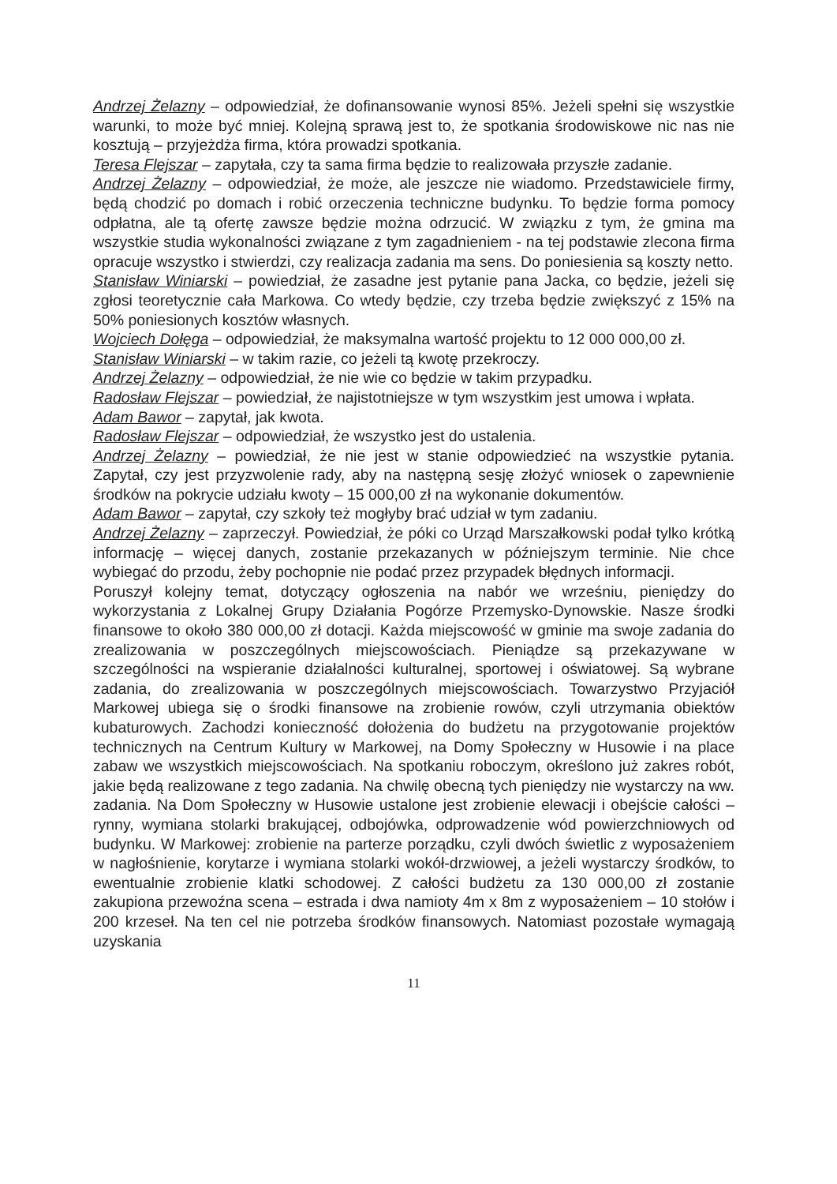Andrzej Żelazny – odpowiedział, że dofinansowanie wynosi 85%. Jeżeli spełni się wszystkie warunki, to może być mniej. Kolejną sprawą jest to, że spotkania środowiskowe nic nas nie kosztują – przyjeżdża firma, która prowadzi spotkania.
Teresa Flejszar – zapytała, czy ta sama firma będzie to realizowała przyszłe zadanie.
Andrzej Żelazny – odpowiedział, że może, ale jeszcze nie wiadomo. Przedstawiciele firmy, będą chodzić po domach i robić orzeczenia techniczne budynku. To będzie forma pomocy odpłatna, ale tą ofertę zawsze będzie można odrzucić. W związku z tym, że gmina ma wszystkie studia wykonalności związane z tym zagadnieniem - na tej podstawie zlecona firma opracuje wszystko i stwierdzi, czy realizacja zadania ma sens. Do poniesienia są koszty netto.
Stanisław Winiarski – powiedział, że zasadne jest pytanie pana Jacka, co będzie, jeżeli się zgłosi teoretycznie cała Markowa. Co wtedy będzie, czy trzeba będzie zwiększyć z 15% na 50% poniesionych kosztów własnych.
Wojciech Dołęga – odpowiedział, że maksymalna wartość projektu to 12 000 000,00 zł.
Stanisław Winiarski – w takim razie, co jeżeli tą kwotę przekroczy.
Andrzej Żelazny – odpowiedział, że nie wie co będzie w takim przypadku.
Radosław Flejszar – powiedział, że najistotniejsze w tym wszystkim jest umowa i wpłata.
Adam Bawor – zapytał, jak kwota.
Radosław Flejszar – odpowiedział, że wszystko jest do ustalenia.
Andrzej Żelazny – powiedział, że nie jest w stanie odpowiedzieć na wszystkie pytania. Zapytał, czy jest przyzwolenie rady, aby na następną sesję złożyć wniosek o zapewnienie środków na pokrycie udziału kwoty – 15 000,00 zł na wykonanie dokumentów.
Adam Bawor – zapytał, czy szkoły też mogłyby brać udział w tym zadaniu.
Andrzej Żelazny – zaprzeczył. Powiedział, że póki co Urząd Marszałkowski podał tylko krótką informację – więcej danych, zostanie przekazanych w późniejszym terminie. Nie chce wybiegać do przodu, żeby pochopnie nie podać przez przypadek błędnych informacji.
Poruszył kolejny temat, dotyczący ogłoszenia na nabór we wrześniu, pieniędzy do wykorzystania z Lokalnej Grupy Działania Pogórze Przemysko-Dynowskie. Nasze środki finansowe to około 380 000,00 zł dotacji. Każda miejscowość w gminie ma swoje zadania do zrealizowania w poszczególnych miejscowościach. Pieniądze są przekazywane w szczególności na wspieranie działalności kulturalnej, sportowej i oświatowej. Są wybrane zadania, do zrealizowania w poszczególnych miejscowościach. Towarzystwo Przyjaciół Markowej ubiega się o środki finansowe na zrobienie rowów, czyli utrzymania obiektów kubaturowych. Zachodzi konieczność dołożenia do budżetu na przygotowanie projektów technicznych na Centrum Kultury w Markowej, na Domy Społeczny w Husowie i na place zabaw we wszystkich miejscowościach. Na spotkaniu roboczym, określono już zakres robót, jakie będą realizowane z tego zadania. Na chwilę obecną tych pieniędzy nie wystarczy na ww. zadania. Na Dom Społeczny w Husowie ustalone jest zrobienie elewacji i obejście całości – rynny, wymiana stolarki brakującej, odbojówka, odprowadzenie wód powierzchniowych od budynku. W Markowej: zrobienie na parterze porządku, czyli dwóch świetlic z wyposażeniem w nagłośnienie, korytarze i wymiana stolarki wokół-drzwiowej, a jeżeli wystarczy środków, to ewentualnie zrobienie klatki schodowej. Z całości budżetu za 130 000,00 zł zostanie zakupiona przewoźna scena – estrada i dwa namioty 4m x 8m z wyposażeniem – 10 stołów i 200 krzeseł. Na ten cel nie potrzeba środków finansowych. Natomiast pozostałe wymagają uzyskania
11